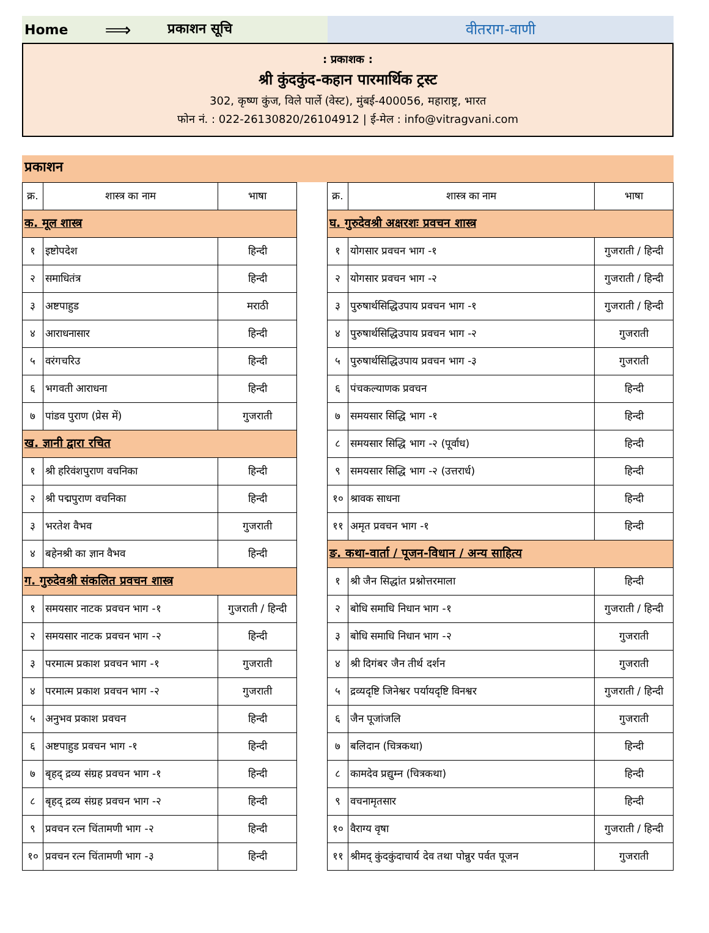Home ⟹ प्रकाशन सूचि
वीतराग-वाणी
: प्रकाशक :
श्री कुंदकुंद-कहान पारमार्थिक ट्रस्ट
302, कृष्ण कुंज, विले पार्ले (वेस्ट), मुंबई-400056, महाराष्ट्र, भारत
फोन नं. : 022-26130820/26104912 | ई-मेल : info@vitragvani.com
प्रकाशन
| क्र. | शास्त्र का नाम | भाषा |
| --- | --- | --- |
| क. मूल शास्त्र | | |
| १ | इष्टोपदेश | हिन्दी |
| २ | समाधितंत्र | हिन्दी |
| ३ | अष्टपाहुड | मराठी |
| ४ | आराधनासार | हिन्दी |
| ५ | वरंगचरिउ | हिन्दी |
| ६ | भगवती आराधना | हिन्दी |
| ७ | पांडव पुराण (प्रेस में) | गुजराती |
| ख. ज्ञानी द्वारा रचित | | |
| १ | श्री हरिवंशपुराण वचनिका | हिन्दी |
| २ | श्री पद्मपुराण वचनिका | हिन्दी |
| ३ | भरतेश वैभव | गुजराती |
| ४ | बहेनश्री का ज्ञान वैभव | हिन्दी |
| ग. गुरुदेवश्री संकलित प्रवचन शास्त्र | | |
| १ | समयसार नाटक प्रवचन भाग -१ | गुजराती / हिन्दी |
| २ | समयसार नाटक प्रवचन भाग -२ | हिन्दी |
| ३ | परमात्म प्रकाश प्रवचन भाग -१ | गुजराती |
| ४ | परमात्म प्रकाश प्रवचन भाग -२ | गुजराती |
| ५ | अनुभव प्रकाश प्रवचन | हिन्दी |
| ६ | अष्टपाहुड प्रवचन भाग -१ | हिन्दी |
| ७ | बृहद् द्रव्य संग्रह प्रवचन भाग -१ | हिन्दी |
| ८ | बृहद् द्रव्य संग्रह प्रवचन भाग -२ | हिन्दी |
| ९ | प्रवचन रत्न चिंतामणी भाग -२ | हिन्दी |
| १० | प्रवचन रत्न चिंतामणी भाग -३ | हिन्दी |
| क्र. | शास्त्र का नाम | भाषा |
| --- | --- | --- |
| घ. गुरुदेवश्री अक्षरशः प्रवचन शास्त्र | | |
| १ | योगसार प्रवचन भाग -१ | गुजराती / हिन्दी |
| २ | योगसार प्रवचन भाग -२ | गुजराती / हिन्दी |
| ३ | पुरुषार्थसिद्धिउपाय प्रवचन भाग -१ | गुजराती / हिन्दी |
| ४ | पुरुषार्थसिद्धिउपाय प्रवचन भाग -२ | गुजराती |
| ५ | पुरुषार्थसिद्धिउपाय प्रवचन भाग -३ | गुजराती |
| ६ | पंचकल्याणक प्रवचन | हिन्दी |
| ७ | समयसार सिद्धि भाग -१ | हिन्दी |
| ८ | समयसार सिद्धि भाग -२ (पूर्वाध) | हिन्दी |
| ९ | समयसार सिद्धि भाग -२ (उत्तरार्ध) | हिन्दी |
| १० | श्रावक साधना | हिन्दी |
| ११ | अमृत प्रवचन भाग -१ | हिन्दी |
| ङ. कथा-वार्ता / पूजन-विधान / अन्य साहित्य | | |
| १ | श्री जैन सिद्धांत प्रश्नोत्तरमाला | हिन्दी |
| २ | बोधि समाधि निधान भाग -१ | गुजराती / हिन्दी |
| ३ | बोधि समाधि निधान भाग -२ | गुजराती |
| ४ | श्री दिगंबर जैन तीर्थ दर्शन | गुजराती |
| ५ | द्रव्यदृष्टि जिनेश्वर पर्यायदृष्टि विनश्वर | गुजराती / हिन्दी |
| ६ | जैन पूजांजलि | गुजराती |
| ७ | बलिदान (चित्रकथा) | हिन्दी |
| ८ | कामदेव प्रद्युम्न (चित्रकथा) | हिन्दी |
| ९ | वचनामृतसार | हिन्दी |
| १० | वैराग्य वृषा | गुजराती / हिन्दी |
| ११ | श्रीमद् कुंदकुंदाचार्य देव तथा पोन्नुर पर्वत पूजन | गुजराती |